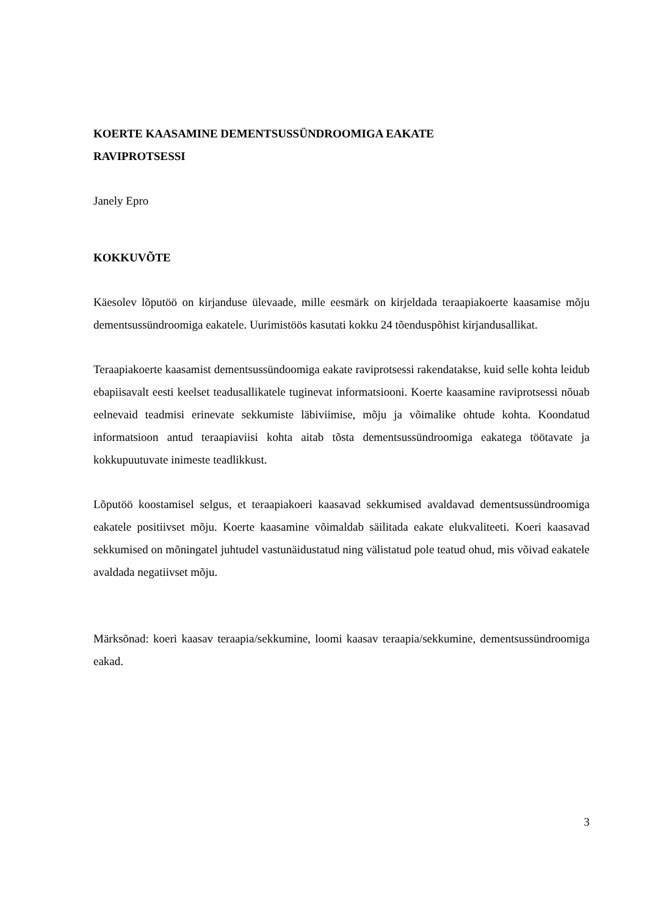KOERTE KAASAMINE DEMENTSUSSÜNDROOMIGA EAKATE
RAVIPROTSESSI
Janely Epro
KOKKUVÕTE
Käesolev lõputöö on kirjanduse ülevaade, mille eesmärk on kirjeldada teraapiakoerte kaasamise mõju dementsussündroomiga eakatele. Uurimistöös kasutati kokku 24 tõenduspõhist kirjandusallikat.
Teraapiakoerte kaasamist dementsussündoomiga eakate raviprotsessi rakendatakse, kuid selle kohta leidub ebapiisavalt eesti keelset teadusallikatele tuginevat informatsiooni. Koerte kaasamine raviprotsessi nõuab eelnevaid teadmisi erinevate sekkumiste läbiviimise, mõju ja võimalike ohtude kohta. Koondatud informatsioon antud teraapiaviisi kohta aitab tõsta dementsussündroomiga eakatega töötavate ja kokkupuutuvate inimeste teadlikkust.
Lõputöö koostamisel selgus, et teraapiakoeri kaasavad sekkumised avaldavad dementsussündroomiga eakatele positiivset mõju. Koerte kaasamine võimaldab säilitada eakate elukvaliteeti. Koeri kaasavad sekkumised on mõningatel juhtudel vastunäidustatud ning välistatud pole teatud ohud, mis võivad eakatele avaldada negatiivset mõju.
Märksõnad: koeri kaasav teraapia/sekkumine, loomi kaasav teraapia/sekkumine, dementsussündroomiga eakad.
3